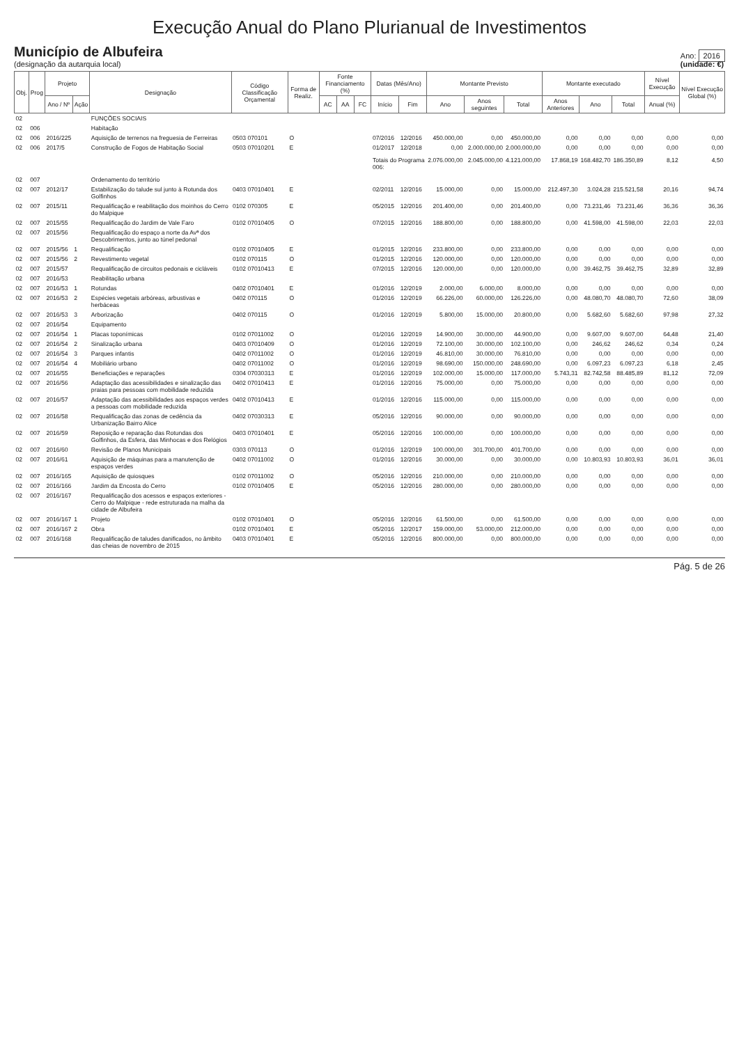Execução Anual do Plano Plurianual de Investimentos
Município de Albufeira
(designação da autarquia local)
Ano: 2016
(unidade: €)
| Obj. | Prog | Projeto | | Designação | Código Classificação Orçamental | Forma de Realiz. | Fonte Financiamento (%) | | | Datas (Mês/Ano) | | Montante Previsto | | | Montante executado | | | Nível Execução | Nível Execução Global (%) |
| --- | --- | --- | --- | --- | --- | --- | --- | --- | --- | --- | --- | --- | --- | --- | --- | --- | --- | --- | --- |
| | | Ano / Nº | Ação | | | | AC | AA | FC | Início | Fim | Ano | Anos seguintes | Total | Anos Anteriores | Ano | Total | Anual (%) | |
| 02 | | | | FUNÇÕES SOCIAIS | | | | | | | | | | | | | | | |
| 02 | 006 | | | Habitação | | | | | | | | | | | | | | | |
| 02 | 006 | 2016/225 | | Aquisição de terrenos na freguesia de Ferreiras | 0503 070101 | O | | | | 07/2016 | 12/2016 | 450.000,00 | 0,00 | 450.000,00 | 0,00 | 0,00 | 0,00 | 0,00 | 0,00 |
| 02 | 006 | 2017/5 | | Construção de Fogos de Habitação Social | 0503 07010201 | E | | | | 01/2017 | 12/2018 | 0,00 | 2.000.000,00 | 2.000.000,00 | 0,00 | 0,00 | 0,00 | 0,00 | 0,00 |
| | | | | | | | | | | Totais do Programa 006: | | 2.076.000,00 | 2.045.000,00 | 4.121.000,00 | 17.868,19 | 168.482,70 | 186.350,89 | 8,12 | 4,50 |
| 02 | 007 | | | Ordenamento do território | | | | | | | | | | | | | | | |
| 02 | 007 | 2012/17 | | Estabilização do talude sul junto à Rotunda dos Golfinhos | 0403 07010401 | E | | | | 02/2011 | 12/2016 | 15.000,00 | 0,00 | 15.000,00 | 212.497,30 | 3.024,28 | 215.521,58 | 20,16 | 94,74 |
| 02 | 007 | 2015/11 | | Requalificação e reabilitação dos moinhos do Cerro do Malpique | 0102 070305 | E | | | | 05/2015 | 12/2016 | 201.400,00 | 0,00 | 201.400,00 | 0,00 | 73.231,46 | 73.231,46 | 36,36 | 36,36 |
| 02 | 007 | 2015/55 | | Requalificação do Jardim de Vale Faro | 0102 07010405 | O | | | | 07/2015 | 12/2016 | 188.800,00 | 0,00 | 188.800,00 | 0,00 | 41.598,00 | 41.598,00 | 22,03 | 22,03 |
| 02 | 007 | 2015/56 | | Requalificação do espaço a norte da Avª dos Descobrimentos, junto ao túnel pedonal | | | | | | | | | | | | | | | |
| 02 | 007 | 2015/56 | 1 | Requalificação | 0102 07010405 | E | | | | 01/2015 | 12/2016 | 233.800,00 | 0,00 | 233.800,00 | 0,00 | 0,00 | 0,00 | 0,00 | 0,00 |
| 02 | 007 | 2015/56 | 2 | Revestimento vegetal | 0102 070115 | O | | | | 01/2015 | 12/2016 | 120.000,00 | 0,00 | 120.000,00 | 0,00 | 0,00 | 0,00 | 0,00 | 0,00 |
| 02 | 007 | 2015/57 | | Requalificação de circuitos pedonais e cicláveis | 0102 07010413 | E | | | | 07/2015 | 12/2016 | 120.000,00 | 0,00 | 120.000,00 | 0,00 | 39.462,75 | 39.462,75 | 32,89 | 32,89 |
| 02 | 007 | 2016/53 | | Reabilitação urbana | | | | | | | | | | | | | | | |
| 02 | 007 | 2016/53 | 1 | Rotundas | 0402 07010401 | E | | | | 01/2016 | 12/2019 | 2.000,00 | 6.000,00 | 8.000,00 | 0,00 | 0,00 | 0,00 | 0,00 | 0,00 |
| 02 | 007 | 2016/53 | 2 | Espécies vegetais arbóreas, arbustivas e herbáceas | 0402 070115 | O | | | | 01/2016 | 12/2019 | 66.226,00 | 60.000,00 | 126.226,00 | 0,00 | 48.080,70 | 48.080,70 | 72,60 | 38,09 |
| 02 | 007 | 2016/53 | 3 | Arborização | 0402 070115 | O | | | | 01/2016 | 12/2019 | 5.800,00 | 15.000,00 | 20.800,00 | 0,00 | 5.682,60 | 5.682,60 | 97,98 | 27,32 |
| 02 | 007 | 2016/54 | | Equipamento | | | | | | | | | | | | | | | |
| 02 | 007 | 2016/54 | 1 | Placas toponímicas | 0102 07011002 | O | | | | 01/2016 | 12/2019 | 14.900,00 | 30.000,00 | 44.900,00 | 0,00 | 9.607,00 | 9.607,00 | 64,48 | 21,40 |
| 02 | 007 | 2016/54 | 2 | Sinalização urbana | 0403 07010409 | O | | | | 01/2016 | 12/2019 | 72.100,00 | 30.000,00 | 102.100,00 | 0,00 | 246,62 | 246,62 | 0,34 | 0,24 |
| 02 | 007 | 2016/54 | 3 | Parques infantis | 0402 07011002 | O | | | | 01/2016 | 12/2019 | 46.810,00 | 30.000,00 | 76.810,00 | 0,00 | 0,00 | 0,00 | 0,00 | 0,00 |
| 02 | 007 | 2016/54 | 4 | Mobiliário urbano | 0402 07011002 | O | | | | 01/2016 | 12/2019 | 98.690,00 | 150.000,00 | 248.690,00 | 0,00 | 6.097,23 | 6.097,23 | 6,18 | 2,45 |
| 02 | 007 | 2016/55 | | Beneficiações e reparações | 0304 07030313 | E | | | | 01/2016 | 12/2019 | 102.000,00 | 15.000,00 | 117.000,00 | 5.743,31 | 82.742,58 | 88.485,89 | 81,12 | 72,09 |
| 02 | 007 | 2016/56 | | Adaptação das acessibilidades e sinalização das praias para pessoas com mobilidade reduzida | 0402 07010413 | E | | | | 01/2016 | 12/2016 | 75.000,00 | 0,00 | 75.000,00 | 0,00 | 0,00 | 0,00 | 0,00 | 0,00 |
| 02 | 007 | 2016/57 | | Adaptação das acessibilidades aos espaços verdes a pessoas com mobilidade reduzida | 0402 07010413 | E | | | | 01/2016 | 12/2016 | 115.000,00 | 0,00 | 115.000,00 | 0,00 | 0,00 | 0,00 | 0,00 | 0,00 |
| 02 | 007 | 2016/58 | | Requalificação das zonas de cedência da Urbanização Bairro Alice | 0402 07030313 | E | | | | 05/2016 | 12/2016 | 90.000,00 | 0,00 | 90.000,00 | 0,00 | 0,00 | 0,00 | 0,00 | 0,00 |
| 02 | 007 | 2016/59 | | Reposição e reparação das Rotundas dos Golfinhos, da Esfera, das Minhocas e dos Relógios | 0403 07010401 | E | | | | 05/2016 | 12/2016 | 100.000,00 | 0,00 | 100.000,00 | 0,00 | 0,00 | 0,00 | 0,00 | 0,00 |
| 02 | 007 | 2016/60 | | Revisão de Planos Municipais | 0303 070113 | O | | | | 01/2016 | 12/2019 | 100.000,00 | 301.700,00 | 401.700,00 | 0,00 | 0,00 | 0,00 | 0,00 | 0,00 |
| 02 | 007 | 2016/61 | | Aquisição de máquinas para a manutenção de espaços verdes | 0402 07011002 | O | | | | 01/2016 | 12/2016 | 30.000,00 | 0,00 | 30.000,00 | 0,00 | 10.803,93 | 10.803,93 | 36,01 | 36,01 |
| 02 | 007 | 2016/165 | | Aquisição de quiosques | 0102 07011002 | O | | | | 05/2016 | 12/2016 | 210.000,00 | 0,00 | 210.000,00 | 0,00 | 0,00 | 0,00 | 0,00 | 0,00 |
| 02 | 007 | 2016/166 | | Jardim da Encosta do Cerro | 0102 07010405 | E | | | | 05/2016 | 12/2016 | 280.000,00 | 0,00 | 280.000,00 | 0,00 | 0,00 | 0,00 | 0,00 | 0,00 |
| 02 | 007 | 2016/167 | | Requalificação dos acessos e espaços exteriores - Cerro do Malpique - rede estruturada na malha da cidade de Albufeira | | | | | | | | | | | | | | | |
| 02 | 007 | 2016/167 | 1 | Projeto | 0102 07010401 | O | | | | 05/2016 | 12/2016 | 61.500,00 | 0,00 | 61.500,00 | 0,00 | 0,00 | 0,00 | 0,00 | 0,00 |
| 02 | 007 | 2016/167 | 2 | Obra | 0102 07010401 | E | | | | 05/2016 | 12/2017 | 159.000,00 | 53.000,00 | 212.000,00 | 0,00 | 0,00 | 0,00 | 0,00 | 0,00 |
| 02 | 007 | 2016/168 | | Requalificação de taludes danificados, no âmbito das cheias de novembro de 2015 | 0403 07010401 | E | | | | 05/2016 | 12/2016 | 800.000,00 | 0,00 | 800.000,00 | 0,00 | 0,00 | 0,00 | 0,00 | 0,00 |
Pág. 5 de 26